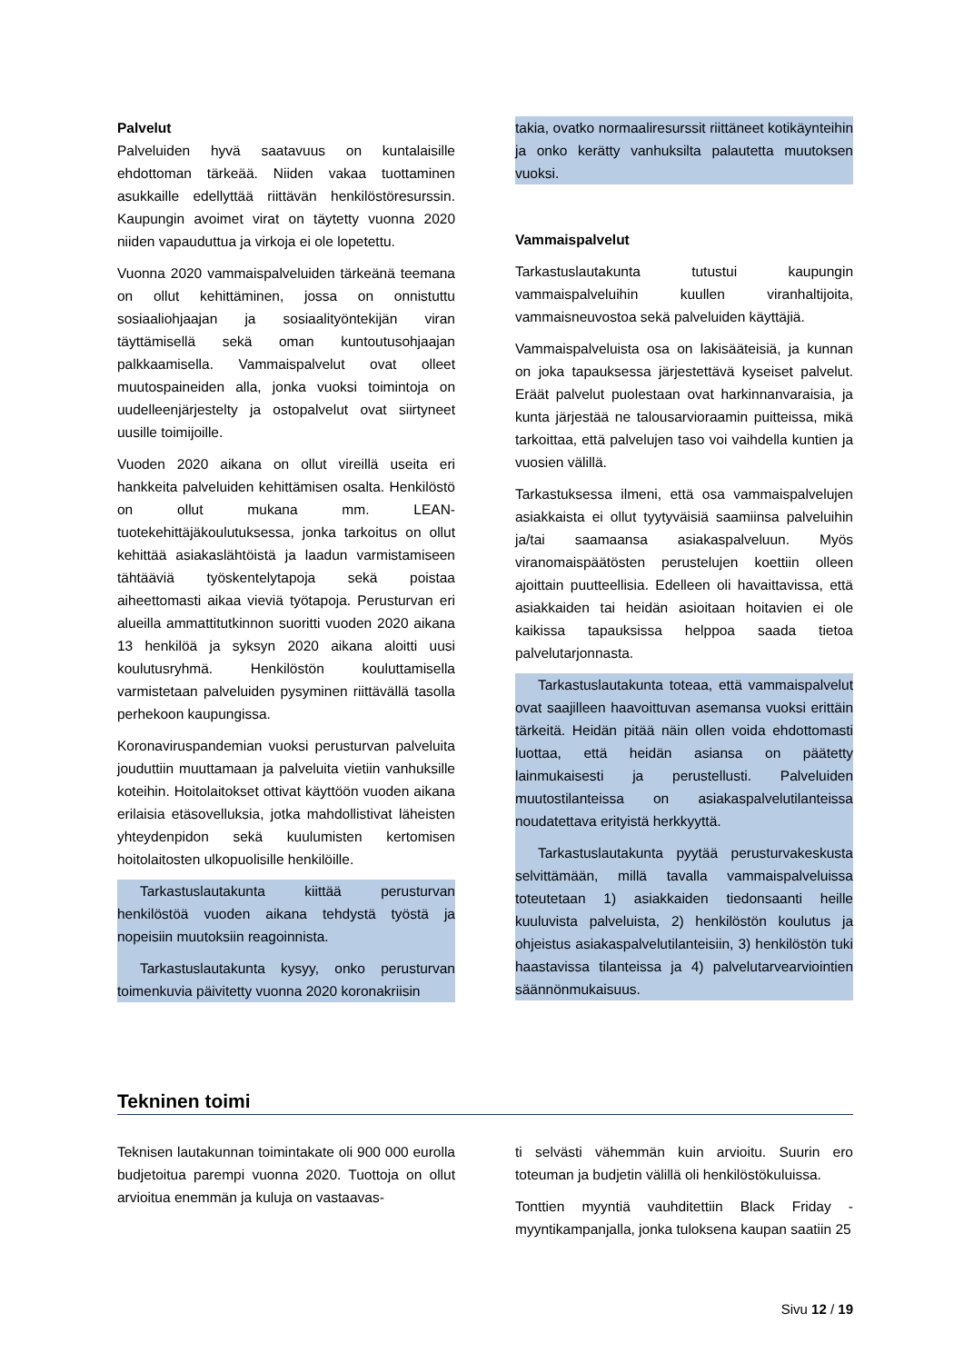Palvelut
Palveluiden hyvä saatavuus on kuntalaisille ehdottoman tärkeää. Niiden vakaa tuottaminen asukkaille edellyttää riittävän henkilöstöresurssin. Kaupungin avoimet virat on täytetty vuonna 2020 niiden vapauduttua ja virkoja ei ole lopetettu.
Vuonna 2020 vammaispalveluiden tärkeänä teemana on ollut kehittäminen, jossa on onnistuttu sosiaaliohjaajan ja sosiaalityöntekijän viran täyttämisellä sekä oman kuntoutusohjaajan palkkaamisella. Vammaispalvelut ovat olleet muutospaineiden alla, jonka vuoksi toimintoja on uudelleenjärjestelty ja ostopalvelut ovat siirtyneet uusille toimijoille.
Vuoden 2020 aikana on ollut vireillä useita eri hankkeita palveluiden kehittämisen osalta. Henkilöstö on ollut mukana mm. LEAN-tuotekehittäjäkoulutuksessa, jonka tarkoitus on ollut kehittää asiakaslähtöistä ja laadun varmistamiseen tähtääviä työskentelytapoja sekä poistaa aiheettomasti aikaa vieviä työtapoja. Perusturvan eri alueilla ammattitutkinnon suoritti vuoden 2020 aikana 13 henkilöä ja syksyn 2020 aikana aloitti uusi koulutusryhmä. Henkilöstön kouluttamisella varmistetaan palveluiden pysyminen riittävällä tasolla perhekoon kaupungissa.
Koronaviruspandemian vuoksi perusturvan palveluita jouduttiin muuttamaan ja palveluita vietiin vanhuksille koteihin. Hoitolaitokset ottivat käyttöön vuoden aikana erilaisia etäsovelluksia, jotka mahdollistivat läheisten yhteydenpidon sekä kuulumisten kertomisen hoitolaitosten ulkopuolisille henkilöille.
Tarkastuslautakunta kiittää perusturvan henkilöstöä vuoden aikana tehdystä työstä ja nopeisiin muutoksiin reagoinnista.
Tarkastuslautakunta kysyy, onko perusturvan toimenkuvia päivitetty vuonna 2020 koronakriisin
takia, ovatko normaaliresurssit riittäneet kotikäynteihin ja onko kerätty vanhuksilta palautetta muutoksen vuoksi.
Vammaispalvelut
Tarkastuslautakunta tutustui kaupungin vammaispalveluihin kuullen viranhaltijoita, vammaisneuvostoa sekä palveluiden käyttäjiä.
Vammaispalveluista osa on lakisääteisiä, ja kunnan on joka tapauksessa järjestettävä kyseiset palvelut. Eräät palvelut puolestaan ovat harkinnanvaraisia, ja kunta järjestää ne talousarvioraamin puitteissa, mikä tarkoittaa, että palvelujen taso voi vaihdella kuntien ja vuosien välillä.
Tarkastuksessa ilmeni, että osa vammaispalvelujen asiakkaista ei ollut tyytyväisiä saamiinsa palveluihin ja/tai saamaansa asiakaspalveluun. Myös viranomaispäätösten perustelujen koettiin olleen ajoittain puutteellisia. Edelleen oli havaittavissa, että asiakkaiden tai heidän asioitaan hoitavien ei ole kaikissa tapauksissa helppoa saada tietoa palvelutarjonnasta.
Tarkastuslautakunta toteaa, että vammaispalvelut ovat saajilleen haavoittuvan asemansa vuoksi erittäin tärkeitä. Heidän pitää näin ollen voida ehdottomasti luottaa, että heidän asiansa on päätetty lainmukaisesti ja perustellusti. Palveluiden muutostilanteissa on asiakaspalvelutilanteissa noudatettava erityistä herkkyyttä.
Tarkastuslautakunta pyytää perusturvakeskusta selvittämään, millä tavalla vammaispalveluissa toteutetaan 1) asiakkaiden tiedonsaanti heille kuuluvista palveluista, 2) henkilöstön koulutus ja ohjeistus asiakaspalvelutilanteisiin, 3) henkilöstön tuki haastavissa tilanteissa ja 4) palvelutarvearviointien säännönmukaisuus.
Tekninen toimi
Teknisen lautakunnan toimintakate oli 900 000 eurolla budjetoitua parempi vuonna 2020. Tuottoja on ollut arvioitua enemmän ja kuluja on vastaavas-
ti selvästi vähemmän kuin arvioitu. Suurin ero toteuman ja budjetin välillä oli henkilöstökuluissa.
Tonttien myyntiä vauhditettiin Black Friday -myyntikampanjalla, jonka tuloksena kaupan saatiin 25
Sivu 12 / 19